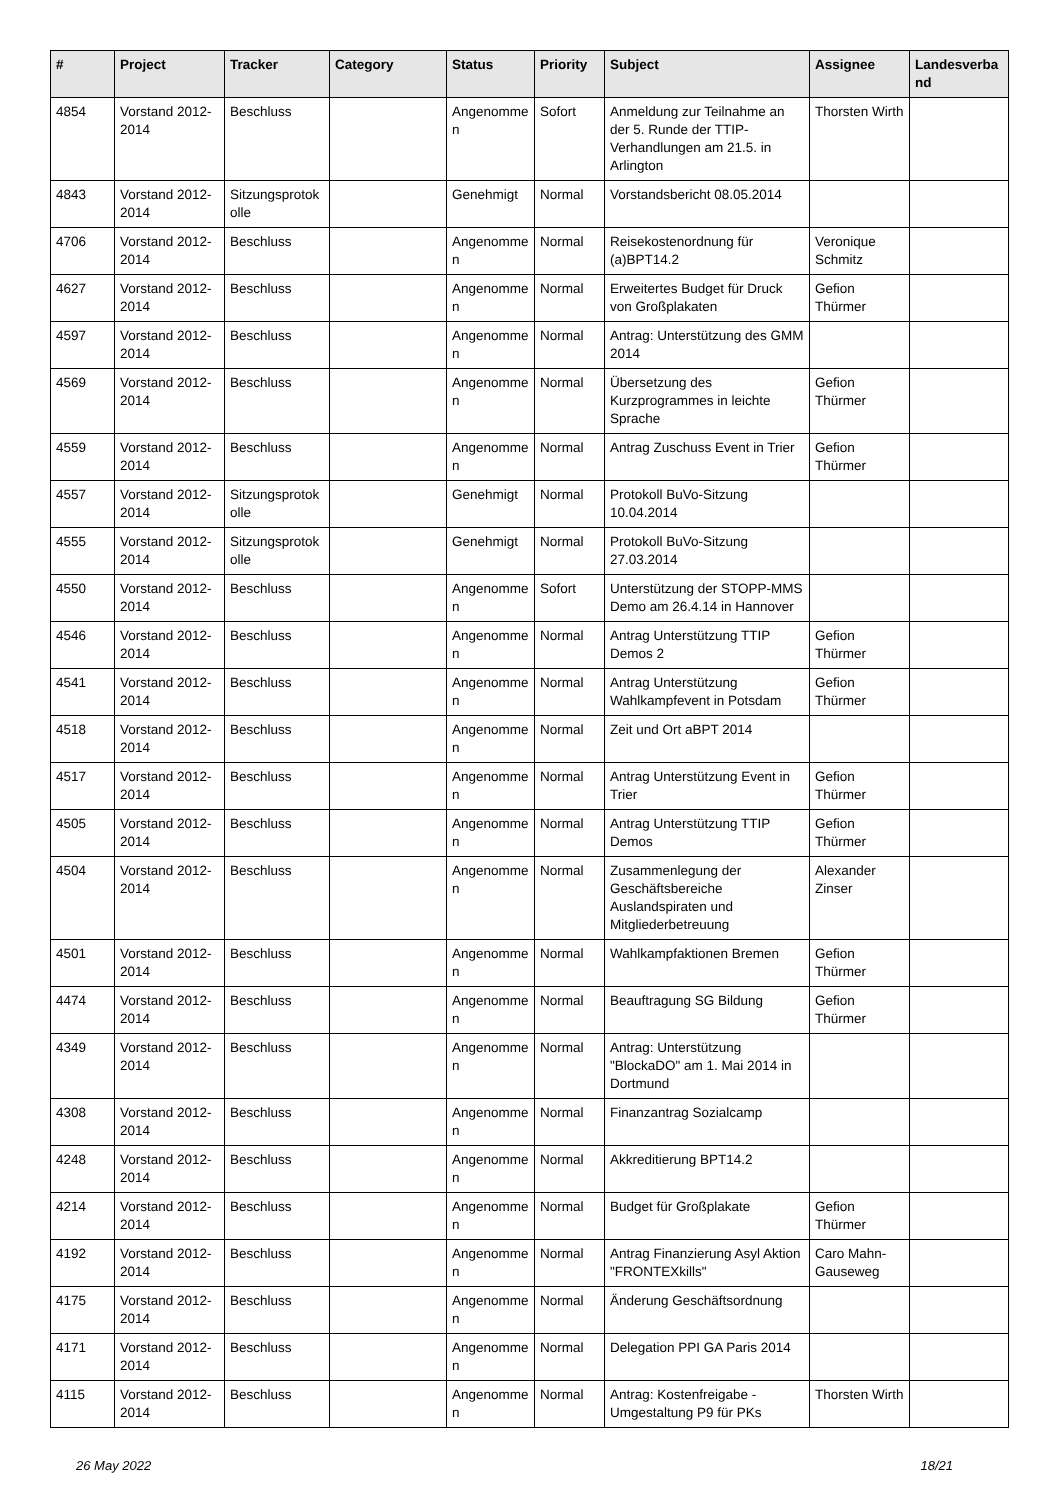| # | Project | Tracker | Category | Status | Priority | Subject | Assignee | Landesverband |
| --- | --- | --- | --- | --- | --- | --- | --- | --- |
| 4854 | Vorstand 2012-2014 | Beschluss | | Angenommen | Sofort | Anmeldung zur Teilnahme an der 5. Runde der TTIP-Verhandlungen am 21.5. in Arlington | Thorsten Wirth | |
| 4843 | Vorstand 2012-2014 | Sitzungsprotokolle | | Genehmigt | Normal | Vorstandsbericht 08.05.2014 | | |
| 4706 | Vorstand 2012-2014 | Beschluss | | Angenommen | Normal | Reisekostenordnung für (a)BPT14.2 | Veronique Schmitz | |
| 4627 | Vorstand 2012-2014 | Beschluss | | Angenommen | Normal | Erweitertes Budget für Druck von Großplakaten | Gefion Thürmer | |
| 4597 | Vorstand 2012-2014 | Beschluss | | Angenommen | Normal | Antrag: Unterstützung des GMM 2014 | | |
| 4569 | Vorstand 2012-2014 | Beschluss | | Angenommen | Normal | Übersetzung des Kurzprogrammes in leichte Sprache | Gefion Thürmer | |
| 4559 | Vorstand 2012-2014 | Beschluss | | Angenommen | Normal | Antrag Zuschuss Event in Trier | Gefion Thürmer | |
| 4557 | Vorstand 2012-2014 | Sitzungsprotokolle | | Genehmigt | Normal | Protokoll BuVo-Sitzung 10.04.2014 | | |
| 4555 | Vorstand 2012-2014 | Sitzungsprotokolle | | Genehmigt | Normal | Protokoll BuVo-Sitzung 27.03.2014 | | |
| 4550 | Vorstand 2012-2014 | Beschluss | | Angenommen | Sofort | Unterstützung der STOPP-MMS Demo am 26.4.14 in Hannover | | |
| 4546 | Vorstand 2012-2014 | Beschluss | | Angenommen | Normal | Antrag Unterstützung TTIP Demos 2 | Gefion Thürmer | |
| 4541 | Vorstand 2012-2014 | Beschluss | | Angenommen | Normal | Antrag Unterstützung Wahlkampfevent in Potsdam | Gefion Thürmer | |
| 4518 | Vorstand 2012-2014 | Beschluss | | Angenommen | Normal | Zeit und Ort aBPT 2014 | | |
| 4517 | Vorstand 2012-2014 | Beschluss | | Angenommen | Normal | Antrag Unterstützung Event in Trier | Gefion Thürmer | |
| 4505 | Vorstand 2012-2014 | Beschluss | | Angenommen | Normal | Antrag Unterstützung TTIP Demos | Gefion Thürmer | |
| 4504 | Vorstand 2012-2014 | Beschluss | | Angenommen | Normal | Zusammenlegung der Geschäftsbereiche Auslandspiraten und Mitgliederbetreuung | Alexander Zinser | |
| 4501 | Vorstand 2012-2014 | Beschluss | | Angenommen | Normal | Wahlkampfaktionen Bremen | Gefion Thürmer | |
| 4474 | Vorstand 2012-2014 | Beschluss | | Angenommen | Normal | Beauftragung SG Bildung | Gefion Thürmer | |
| 4349 | Vorstand 2012-2014 | Beschluss | | Angenommen | Normal | Antrag: Unterstützung "BlockaDO" am 1. Mai 2014 in Dortmund | | |
| 4308 | Vorstand 2012-2014 | Beschluss | | Angenommen | Normal | Finanzantrag Sozialcamp | | |
| 4248 | Vorstand 2012-2014 | Beschluss | | Angenommen | Normal | Akkreditierung BPT14.2 | | |
| 4214 | Vorstand 2012-2014 | Beschluss | | Angenommen | Normal | Budget für Großplakate | Gefion Thürmer | |
| 4192 | Vorstand 2012-2014 | Beschluss | | Angenommen | Normal | Antrag Finanzierung Asyl Aktion "FRONTEXkills" | Caro Mahn-Gauseweg | |
| 4175 | Vorstand 2012-2014 | Beschluss | | Angenommen | Normal | Änderung Geschäftsordnung | | |
| 4171 | Vorstand 2012-2014 | Beschluss | | Angenommen | Normal | Delegation PPI GA Paris 2014 | | |
| 4115 | Vorstand 2012-2014 | Beschluss | | Angenommen | Normal | Antrag: Kostenfreigabe - Umgestaltung P9 für PKs | Thorsten Wirth | |
26 May 2022 18/21